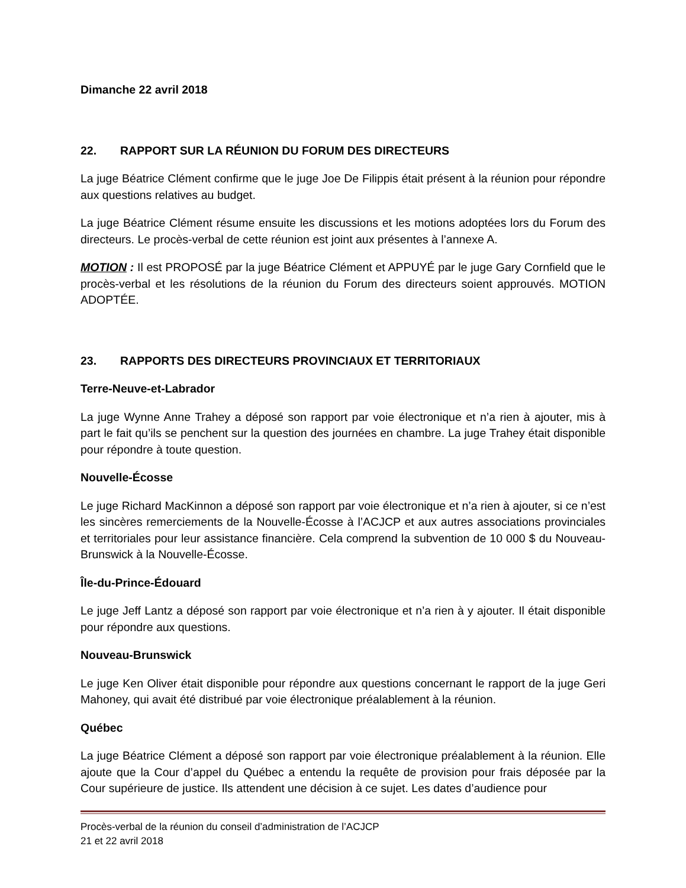Dimanche 22 avril 2018
22. RAPPORT SUR LA RÉUNION DU FORUM DES DIRECTEURS
La juge Béatrice Clément confirme que le juge Joe De Filippis était présent à la réunion pour répondre aux questions relatives au budget.
La juge Béatrice Clément résume ensuite les discussions et les motions adoptées lors du Forum des directeurs. Le procès-verbal de cette réunion est joint aux présentes à l’annexe A.
MOTION : Il est PROPOSÉ par la juge Béatrice Clément et APPUYÉ par le juge Gary Cornfield que le procès-verbal et les résolutions de la réunion du Forum des directeurs soient approuvés. MOTION ADOPTÉE.
23. RAPPORTS DES DIRECTEURS PROVINCIAUX ET TERRITORIAUX
Terre-Neuve-et-Labrador
La juge Wynne Anne Trahey a déposé son rapport par voie électronique et n’a rien à ajouter, mis à part le fait qu’ils se penchent sur la question des journées en chambre. La juge Trahey était disponible pour répondre à toute question.
Nouvelle-Écosse
Le juge Richard MacKinnon a déposé son rapport par voie électronique et n’a rien à ajouter, si ce n’est les sincères remerciements de la Nouvelle-Écosse à l’ACJCP et aux autres associations provinciales et territoriales pour leur assistance financière. Cela comprend la subvention de 10 000 $ du Nouveau-Brunswick à la Nouvelle-Écosse.
Île-du-Prince-Édouard
Le juge Jeff Lantz a déposé son rapport par voie électronique et n’a rien à y ajouter. Il était disponible pour répondre aux questions.
Nouveau-Brunswick
Le juge Ken Oliver était disponible pour répondre aux questions concernant le rapport de la juge Geri Mahoney, qui avait été distribué par voie électronique préalablement à la réunion.
Québec
La juge Béatrice Clément a déposé son rapport par voie électronique préalablement à la réunion. Elle ajoute que la Cour d’appel du Québec a entendu la requête de provision pour frais déposée par la Cour supérieure de justice. Ils attendent une décision à ce sujet. Les dates d’audience pour
Procès-verbal de la réunion du conseil d’administration de l’ACJCP
21 et 22 avril 2018